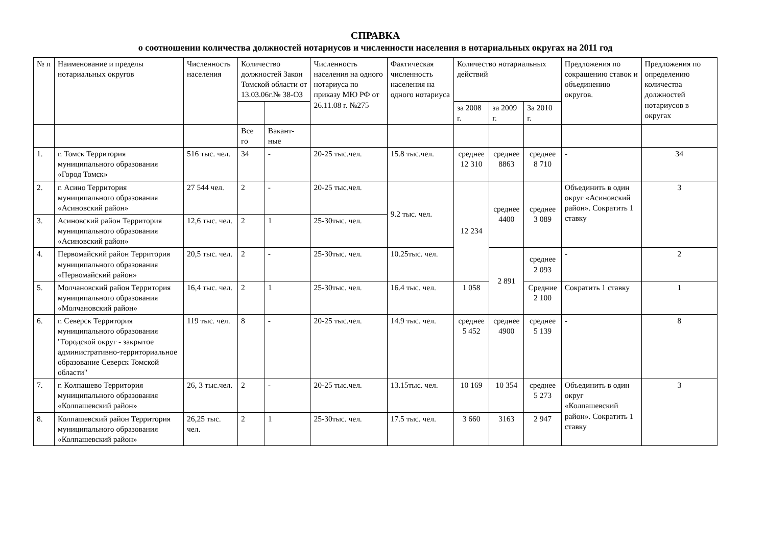СПРАВКА
о соотношении количества должностей нотариусов и численности населения в нотариальных округах на 2011 год
| № п | Наименование и пределы нотариальных округов | Численность населения | Количество должностей Закон Томской области от 13.03.06г.№ 38-ОЗ | | Численность населения на одного нотариуса по приказу МЮ РФ от 26.11.08 г. №275 | Фактическая численность населения на одного нотариуса | Количество нотариальных действий | | | Предложения по сокращению ставок и объединению округов. | Предложения по определению количества должностей нотариусов в округах |
| --- | --- | --- | --- | --- | --- | --- | --- | --- | --- | --- | --- |
| | | | | | | | за 2008 г. | за 2009 г. | За 2010 г. | | |
| | | | Все го | Вакант-ные | | | | | | | |
| 1. | г. Томск Территория муниципального образования «Город Томск» | 516 тыс. чел. | 34 | - | 20-25 тыс.чел. | 15.8 тыс.чел. | среднее 12 310 | среднее 8863 | среднее 8 710 | - | 34 |
| 2. | г. Асино Территория муниципального образования «Асиновский район» | 27 544 чел. | 2 | - | 20-25 тыс.чел. | 9.2 тыс. чел. | 12 234 | среднее 4400 | среднее 3 089 | Объединить в один округ «Асиновский район». Сократить 1 ставку | 3 |
| 3. | Асиновский район Территория муниципального образования «Асиновский район» | 12,6 тыс. чел. | 2 | 1 | 25-30тыс. чел. | | | | | | |
| 4. | Первомайский район Территория муниципального образования «Первомайский район» | 20,5 тыс. чел. | 2 | - | 25-30тыс. чел. | 10.25тыс. чел. | | 2 891 | среднее 2 093 | - | 2 |
| 5. | Молчановский район Территория муниципального образования «Молчановский район» | 16,4 тыс. чел. | 2 | 1 | 25-30тыс. чел. | 16.4 тыс. чел. | 1 058 | | Средние 2 100 | Сократить 1 ставку | 1 |
| 6. | г. Северск Территория муниципального образования "Городской округ - закрытое административно-территориальное образование Северск Томской области" | 119 тыс. чел. | 8 | - | 20-25 тыс.чел. | 14.9 тыс. чел. | среднее 5 452 | среднее 4900 | среднее 5 139 | - | 8 |
| 7. | г. Колпашево Территория муниципального образования «Колпашевский район» | 26, 3 тыс.чел. | 2 | - | 20-25 тыс.чел. | 13.15тыс. чел. | 10 169 | 10 354 | среднее 5 273 | Объединить в один округ «Колпашевский район». Сократить 1 ставку | 3 |
| 8. | Колпашевский район Территория муниципального образования «Колпашевский район» | 26,25 тыс. чел. | 2 | 1 | 25-30тыс. чел. | 17.5 тыс. чел. | 3 660 | 3163 | 2 947 | | |